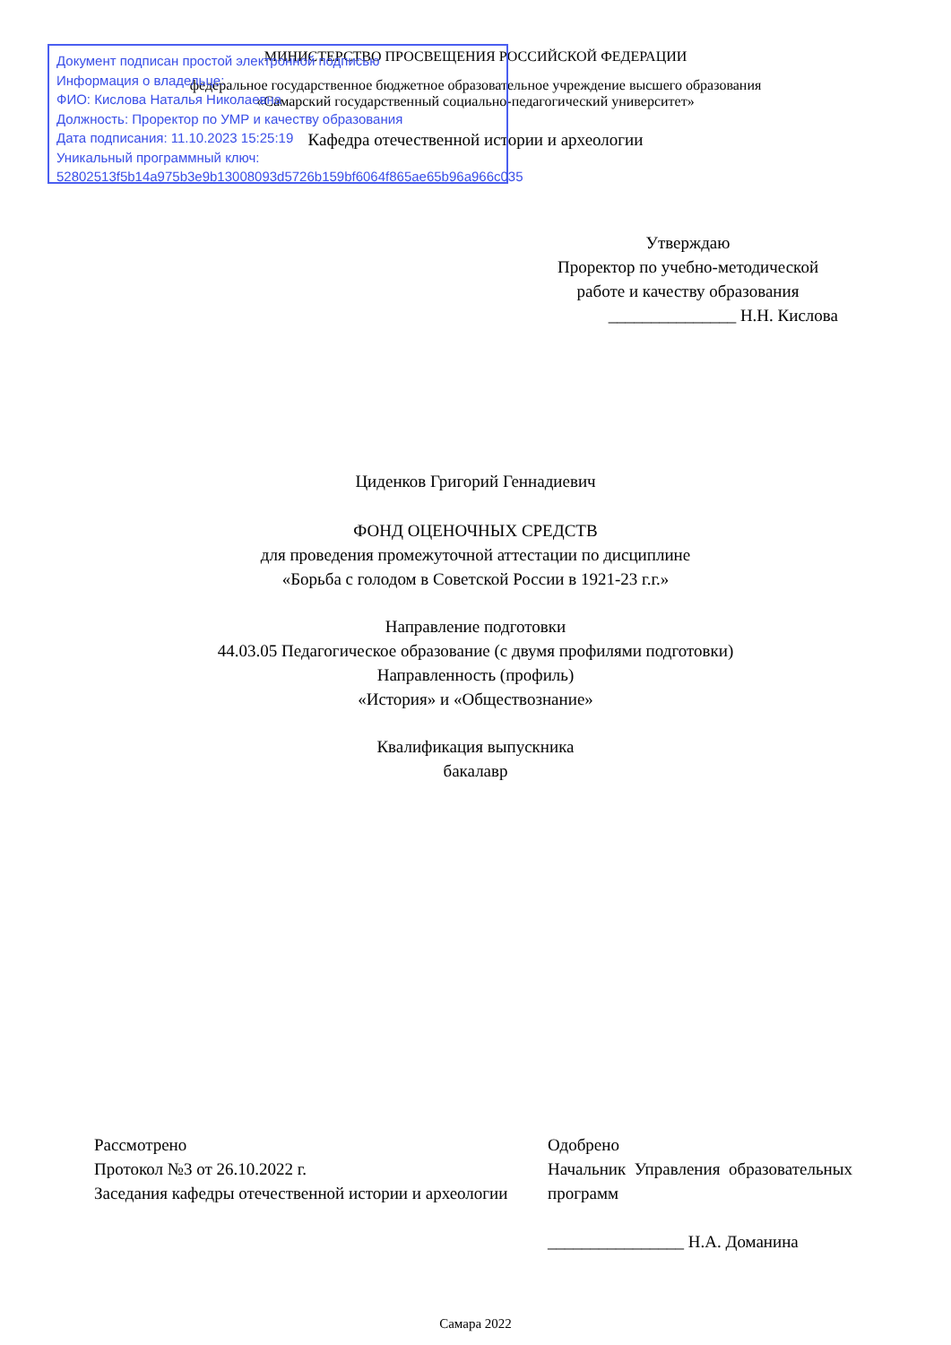МИНИСТЕРСТВО ПРОСВЕЩЕНИЯ РОССИЙСКОЙ ФЕДЕРАЦИИ
федеральное государственное бюджетное образовательное учреждение высшего образования
«Самарский государственный социально-педагогический университет»
Кафедра отечественной истории и археологии
Документ подписан простой электронной подписью
Информация о владельце:
ФИО: Кислова Наталья Николаевна
Должность: Проректор по УМР и качеству образования
Дата подписания: 11.10.2023 15:25:19
Уникальный программный ключ:
52802513f5b14a975b3e9b13008093d5726b159bf6064f865ae65b96a966c035
Утверждаю
Проректор по учебно-методической работе и качеству образования
_______________ Н.Н. Кислова
Циденков Григорий Геннадиевич
ФОНД ОЦЕНОЧНЫХ СРЕДСТВ
для проведения промежуточной аттестации по дисциплине
«Борьба с голодом в Советской России в 1921-23 г.г.»
Направление подготовки
44.03.05 Педагогическое образование (с двумя профилями подготовки)
Направленность (профиль)
«История» и «Обществознание»
Квалификация выпускника
бакалавр
Рассмотрено
Протокол №3 от 26.10.2022 г.
Заседания кафедры отечественной истории и археологии
Одобрено
Начальник Управления образовательных программ
________________ Н.А. Доманина
Самара 2022